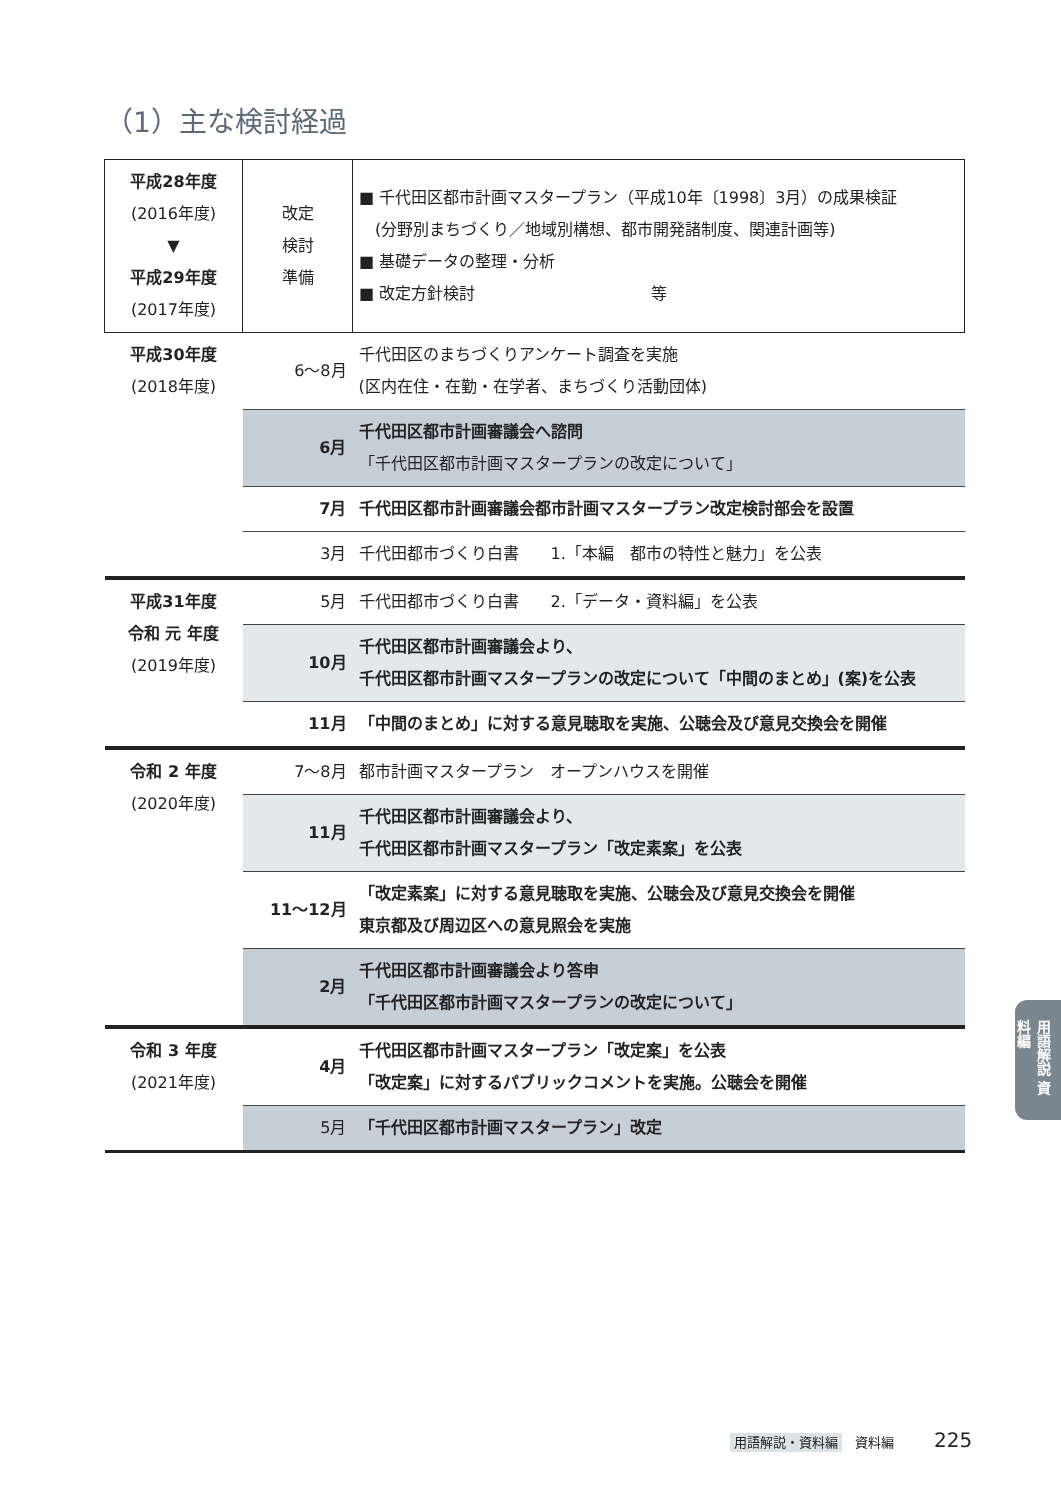（1）主な検討経過
| 平成28年度 (2016年度) ▼ 平成29年度 (2017年度) | 改定 検討 準備 | ■ 千代田区都市計画マスタープラン（平成10年〔1998〕3月）の成果検証 (分野別まちづくり／地域別構想、都市開発諸制度、関連計画等) ■ 基礎データの整理・分析 ■ 改定方針検討 等 |
| 平成30年度 (2018年度) | 6～8月 | 千代田区のまちづくりアンケート調査を実施 (区内在住・在勤・在学者、まちづくり活動団体) |
| | 6月 | 千代田区都市計画審議会へ諮問 「千代田区都市計画マスタープランの改定について」 |
| | 7月 | 千代田区都市計画審議会都市計画マスタープラン改定検討部会を設置 |
| | 3月 | 千代田都市づくり白書 1.「本編 都市の特性と魅力」を公表 |
| 平成31年度 令和 元 年度 (2019年度) | 5月 | 千代田都市づくり白書 2.「データ・資料編」を公表 |
| | 10月 | 千代田区都市計画審議会より、 千代田区都市計画マスタープランの改定について「中間のまとめ」(案)を公表 |
| | 11月 | 「中間のまとめ」に対する意見聴取を実施、公聴会及び意見交換会を開催 |
| 令和 2 年度 (2020年度) | 7～8月 | 都市計画マスタープラン オープンハウスを開催 |
| | 11月 | 千代田区都市計画審議会より、 千代田区都市計画マスタープラン「改定素案」を公表 |
| | 11～12月 | 「改定素案」に対する意見聴取を実施、公聴会及び意見交換会を開催 東京都及び周辺区への意見照会を実施 |
| | 2月 | 千代田区都市計画審議会より答申 「千代田区都市計画マスタープランの改定について」 |
| 令和 3 年度 (2021年度) | 4月 | 千代田区都市計画マスタープラン「改定案」を公表 「改定案」に対するパブリックコメントを実施。公聴会を開催 |
| | 5月 | 「千代田区都市計画マスタープラン」改定 |
用語解説 資料編
用語解説・資料編　資料編 225